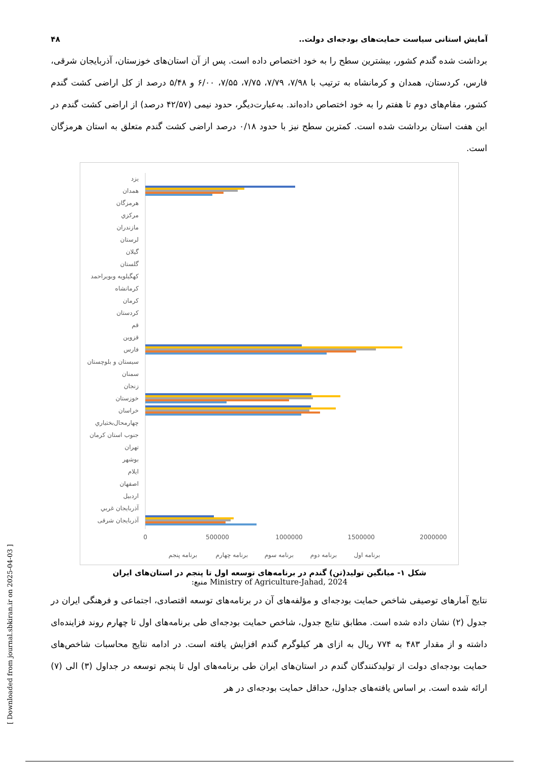۴۸ آمایش استانی سیاست حمایت‌های بودجه‌ای دولت..
برداشت شده گندم کشور، بیشترین سطح را به خود اختصاص داده است. پس از آن استان‌های خوزستان، آذربایجان شرقی، فارس، کردستان، همدان و کرمانشاه به ترتیب با ۷/۹۸، ۷/۷۹، ۷/۷۵، ۷/۵۵، ۶/۰۰ و ۵/۴۸ درصد از کل اراضی کشت گندم کشور، مقام‌های دوم تا هفتم را به خود اختصاص داده‌اند. به‌عبارت‌دیگر، حدود نیمی (۴۲/۵۷ درصد) از اراضی کشت گندم در این هفت استان برداشت شده است. کمترین سطح نیز با حدود ۰/۱۸ درصد اراضی کشت گندم متعلق به استان هرمزگان است.
یزد
همدان
هرمزگان
مرکزي
مازندران
لرستان
گیلان
گلستان
کهگیلویه وبویراحمد
کرمانشاه
کرمان
کردستان
قم
قزوین
فارس
سیستان و بلوچستان
سمنان
زنجان
خوزستان
خراسان
چهارمحال‌بختیاري
جنوب استان کرمان
تهران
بوشهر
ایلام
اصفهان
اردبیل
آذربایجان غربي
آذربایجان شرقی
0
500000
1000000
1500000
2000000
برنامه پنجم
برنامه چهارم
برنامه سوم
برنامه دوم
برنامه اول
شکل ۱- میانگین تولید(تن) گندم در برنامه‌های توسعه اول تا پنجم در استان‌های ایران
منبع: Ministry of Agriculture-Jahad, 2024
نتایج آمارهای توصیفی شاخص حمایت بودجه‌ای و مؤلفه‌های آن در برنامه‌های توسعه اقتصادی، اجتماعی و فرهنگی ایران در جدول (۲) نشان داده شده است. مطابق نتایج جدول، شاخص حمایت بودجه‌ای طی برنامه‌های اول تا چهارم روند فزاینده‌ای داشته و از مقدار ۴۸۳ به ۷۷۴ ریال به ازای هر کیلوگرم گندم افزایش یافته است. در ادامه نتایج محاسبات شاخص‌های حمایت بودجه‌ای دولت از تولیدکنندگان گندم در استان‌های ایران طی برنامه‌های اول تا پنجم توسعه در جداول (۳) الی (۷) ارائه شده است. بر اساس یافته‌های جداول، حداقل حمایت بودجه‌ای در هر
[ Downloaded from journal.sbkiran.ir on 2025-04-03 ]